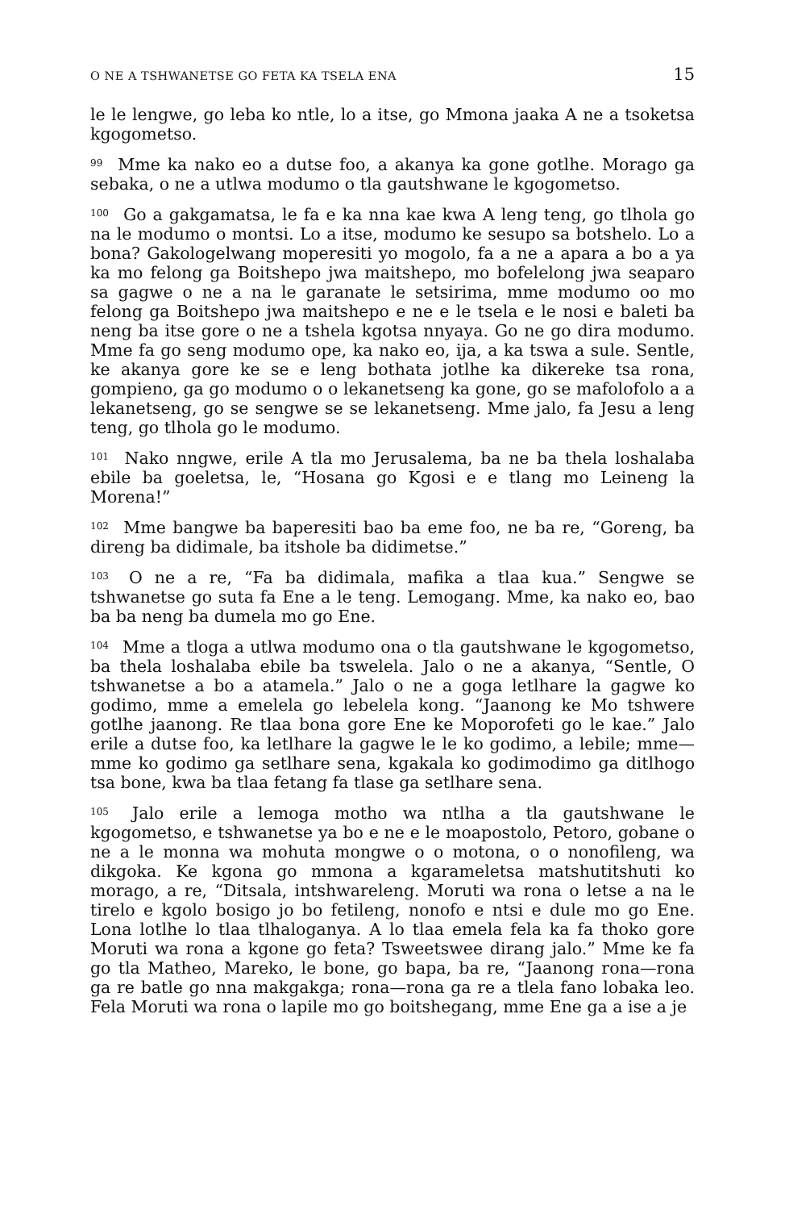O NE A TSHWANETSE GO FETA KA TSELA ENA 15
le le lengwe, go leba ko ntle, lo a itse, go Mmona jaaka A ne a tsoketsa kgogometso.
<sup>99</sup> Mme ka nako eo a dutse foo, a akanya ka gone gotlhe. Morago ga sebaka, o ne a utlwa modumo o tla gautshwane le kgogometso.
<sup>100</sup> Go a gakgamatsa, le fa e ka nna kae kwa A leng teng, go tlhola go na le modumo o montsi. Lo a itse, modumo ke sesupo sa botshelo. Lo a bona? Gakologelwang moperesiti yo mogolo, fa a ne a apara a bo a ya ka mo felong ga Boitshepo jwa maitshepo, mo bofelelong jwa seaparo sa gagwe o ne a na le garanate le setsirima, mme modumo oo mo felong ga Boitshepo jwa maitshepo e ne e le tsela e le nosi e baleti ba neng ba itse gore o ne a tshela kgotsa nnyaya. Go ne go dira modumo. Mme fa go seng modumo ope, ka nako eo, ija, a ka tswa a sule. Sentle, ke akanya gore ke se e leng bothata jotlhe ka dikereke tsa rona, gompieno, ga go modumo o o lekanetseng ka gone, go se mafolofolo a a lekanetseng, go se sengwe se se lekanetseng. Mme jalo, fa Jesu a leng teng, go tlhola go le modumo.
<sup>101</sup> Nako nngwe, erile A tla mo Jerusalema, ba ne ba thela loshalaba ebile ba goeletsa, le, “Hosana go Kgosi e e tlang mo Leineng la Morena!”
<sup>102</sup> Mme bangwe ba baperesiti bao ba eme foo, ne ba re, “Goreng, ba direng ba didimale, ba itshole ba didimetse.”
<sup>103</sup> O ne a re, “Fa ba didimala, mafika a tlaa kua.” Sengwe se tshwanetse go suta fa Ene a le teng. Lemogang. Mme, ka nako eo, bao ba ba neng ba dumela mo go Ene.
<sup>104</sup> Mme a tloga a utlwa modumo ona o tla gautshwane le kgogometso, ba thela loshalaba ebile ba tswelela. Jalo o ne a akanya, “Sentle, O tshwanetse a bo a atamela.” Jalo o ne a goga letlhare la gagwe ko godimo, mme a emelela go lebelela kong. “Jaanong ke Mo tshwere gotlhe jaanong. Re tlaa bona gore Ene ke Moporofeti go le kae.” Jalo erile a dutse foo, ka letlhare la gagwe le le ko godimo, a lebile; mme—mme ko godimo ga setlhare sena, kgakala ko godimodimo ga ditlhogo tsa bone, kwa ba tlaa fetang fa tlase ga setlhare sena.
<sup>105</sup> Jalo erile a lemoga motho wa ntlha a tla gautshwane le kgogometso, e tshwanetse ya bo e ne e le moapostolo, Petoro, gobane o ne a le monna wa mohuta mongwe o o motona, o o nonofileng, wa dikgoka. Ke kgona go mmona a kgarameletsa matshutitshuti ko morago, a re, “Ditsala, intshwareleng. Moruti wa rona o letse a na le tirelo e kgolo bosigo jo bo fetileng, nonofo e ntsi e dule mo go Ene. Lona lotlhe lo tlaa tlhaloganya. A lo tlaa emela fela ka fa thoko gore Moruti wa rona a kgone go feta? Tsweetswee dirang jalo.” Mme ke fa go tla Matheo, Mareko, le bone, go bapa, ba re, “Jaanong rona—rona ga re batle go nna makgakga; rona—rona ga re a tlela fano lobaka leo. Fela Moruti wa rona o lapile mo go boitshegang, mme Ene ga a ise a je